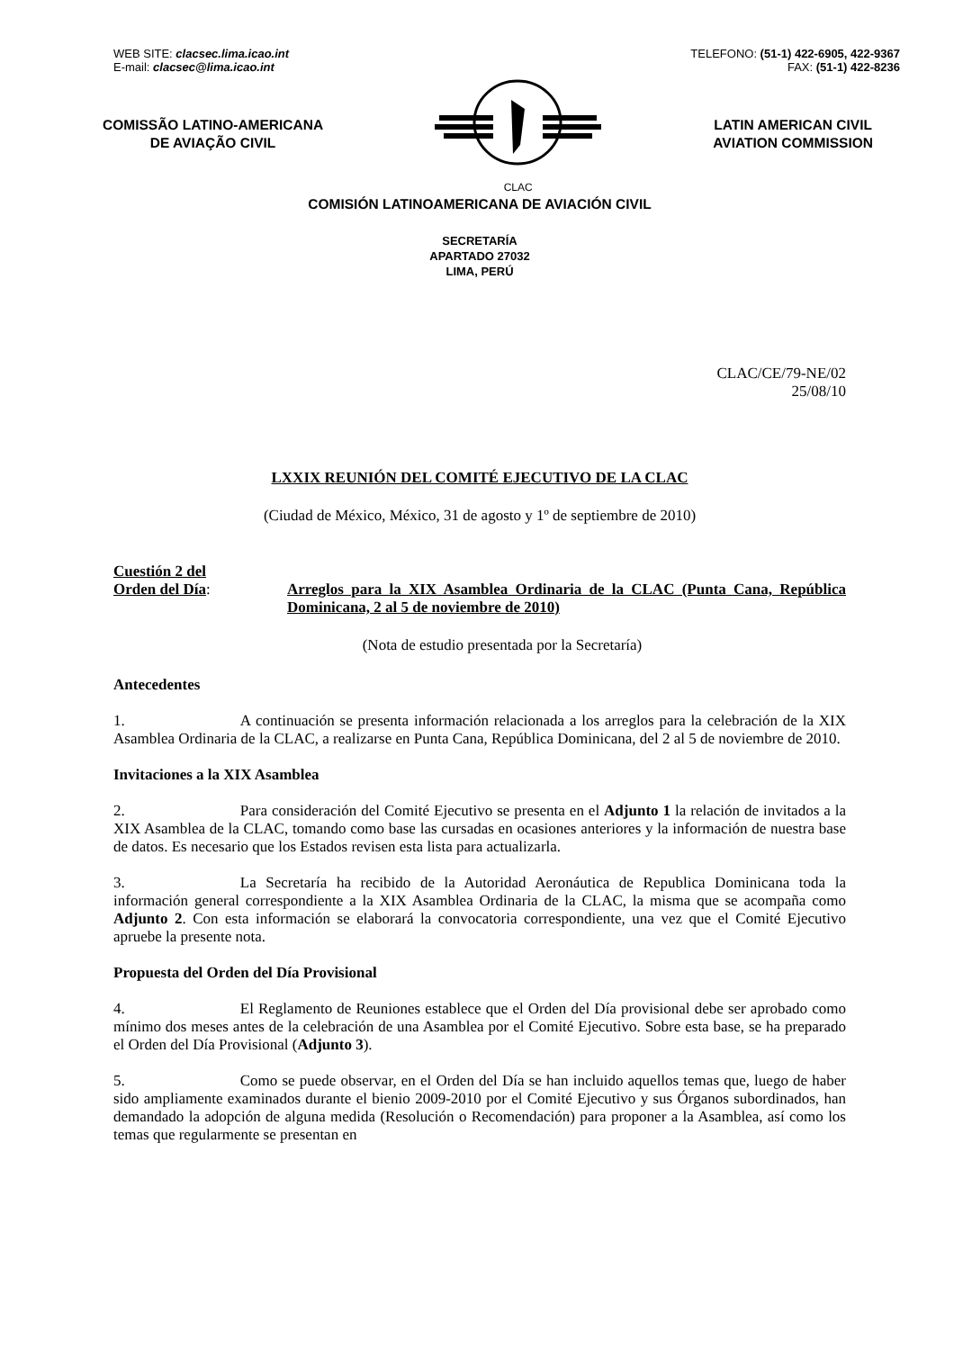WEB SITE: clacsec.lima.icao.int
E-mail: clacsec@lima.icao.int
TELEFONO: (51-1) 422-6905, 422-9367
FAX: (51-1) 422-8236
COMISSÃO LATINO-AMERICANA
DE AVIAÇÃO CIVIL
CLAC
LATIN AMERICAN CIVIL
AVIATION COMMISSION
COMISIÓN LATINOAMERICANA DE AVIACIÓN CIVIL
SECRETARÍA
APARTADO 27032
LIMA, PERÚ
CLAC/CE/79-NE/02
25/08/10
LXXIX REUNIÓN DEL COMITÉ EJECUTIVO DE LA CLAC
(Ciudad de México, México, 31 de agosto y 1º de septiembre de 2010)
Cuestión 2 del
Orden del Día:
Arreglos para la XIX Asamblea Ordinaria de la CLAC (Punta Cana, República Dominicana, 2 al 5 de noviembre de 2010)
(Nota de estudio presentada por la Secretaría)
Antecedentes
1. A continuación se presenta información relacionada a los arreglos para la celebración de la XIX Asamblea Ordinaria de la CLAC, a realizarse en Punta Cana, República Dominicana, del 2 al 5 de noviembre de 2010.
Invitaciones a la XIX Asamblea
2. Para consideración del Comité Ejecutivo se presenta en el Adjunto 1 la relación de invitados a la XIX Asamblea de la CLAC, tomando como base las cursadas en ocasiones anteriores y la información de nuestra base de datos. Es necesario que los Estados revisen esta lista para actualizarla.
3. La Secretaría ha recibido de la Autoridad Aeronáutica de Republica Dominicana toda la información general correspondiente a la XIX Asamblea Ordinaria de la CLAC, la misma que se acompaña como Adjunto 2. Con esta información se elaborará la convocatoria correspondiente, una vez que el Comité Ejecutivo apruebe la presente nota.
Propuesta del Orden del Día Provisional
4. El Reglamento de Reuniones establece que el Orden del Día provisional debe ser aprobado como mínimo dos meses antes de la celebración de una Asamblea por el Comité Ejecutivo. Sobre esta base, se ha preparado el Orden del Día Provisional (Adjunto 3).
5. Como se puede observar, en el Orden del Día se han incluido aquellos temas que, luego de haber sido ampliamente examinados durante el bienio 2009-2010 por el Comité Ejecutivo y sus Órganos subordinados, han demandado la adopción de alguna medida (Resolución o Recomendación) para proponer a la Asamblea, así como los temas que regularmente se presentan en